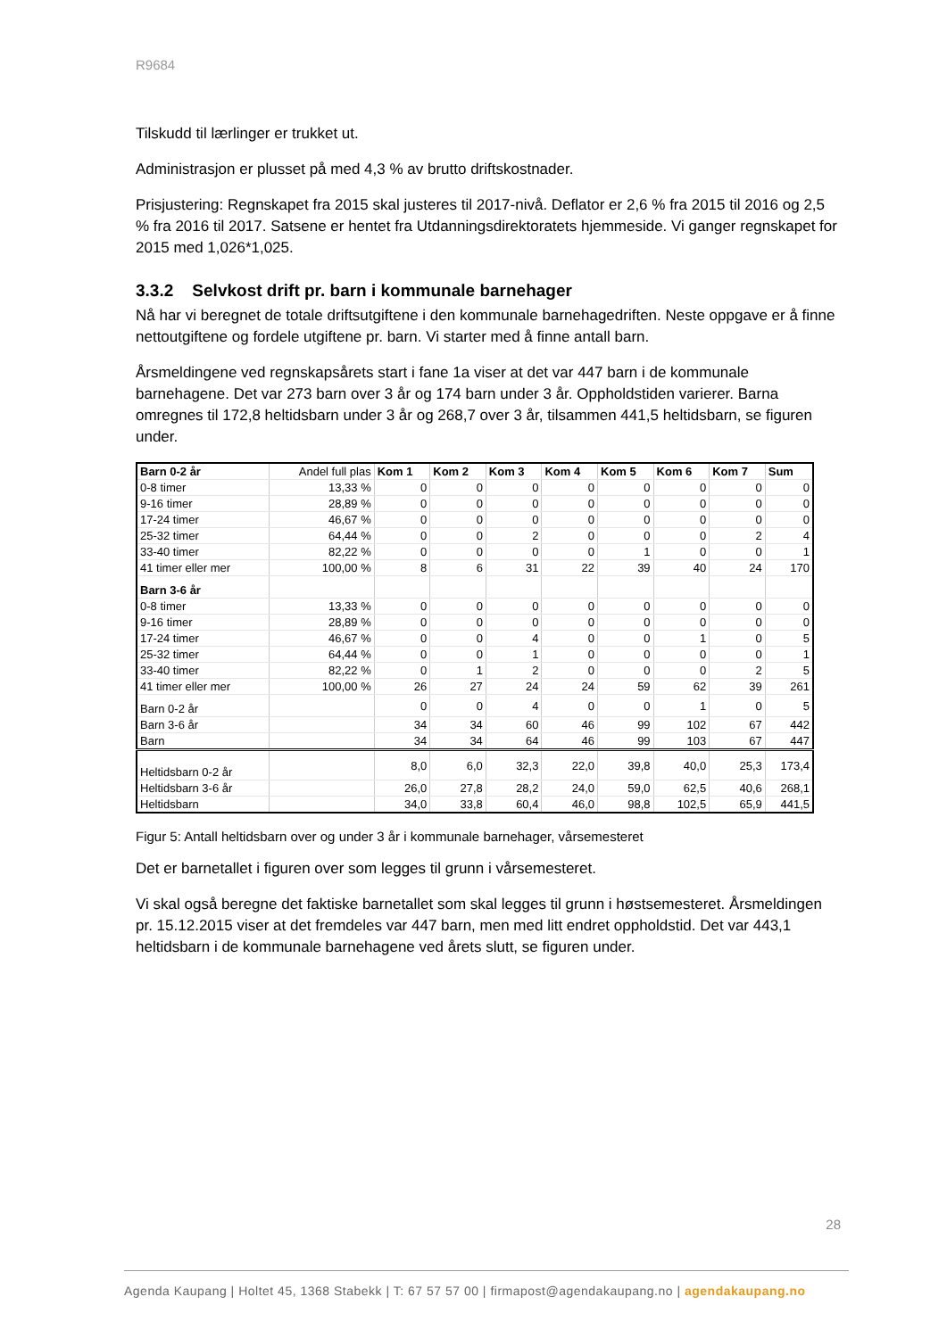R9684
Tilskudd til lærlinger er trukket ut.
Administrasjon er plusset på med 4,3 % av brutto driftskostnader.
Prisjustering: Regnskapet fra 2015 skal justeres til 2017-nivå. Deflator er 2,6 % fra 2015 til 2016 og 2,5 % fra 2016 til 2017. Satsene er hentet fra Utdanningsdirektoratets hjemmeside. Vi ganger regnskapet for 2015 med 1,026*1,025.
3.3.2 Selvkost drift pr. barn i kommunale barnehager
Nå har vi beregnet de totale driftsutgiftene i den kommunale barnehagedriften. Neste oppgave er å finne nettoutgiftene og fordele utgiftene pr. barn. Vi starter med å finne antall barn.
Årsmeldingene ved regnskapsårets start i fane 1a viser at det var 447 barn i de kommunale barnehagene. Det var 273 barn over 3 år og 174 barn under 3 år. Oppholdstiden varierer. Barna omregnes til 172,8 heltidsbarn under 3 år og 268,7 over 3 år, tilsammen 441,5 heltidsbarn, se figuren under.
| Barn 0-2 år | Andel full plas | Kom 1 | Kom 2 | Kom 3 | Kom 4 | Kom 5 | Kom 6 | Kom 7 | Sum |
| 0-8 timer | 13,33 % | 0 | 0 | 0 | 0 | 0 | 0 | 0 | 0 |
| 9-16 timer | 28,89 % | 0 | 0 | 0 | 0 | 0 | 0 | 0 | 0 |
| 17-24 timer | 46,67 % | 0 | 0 | 0 | 0 | 0 | 0 | 0 | 0 |
| 25-32 timer | 64,44 % | 0 | 0 | 2 | 0 | 0 | 0 | 2 | 4 |
| 33-40 timer | 82,22 % | 0 | 0 | 0 | 0 | 1 | 0 | 0 | 1 |
| 41 timer eller mer | 100,00 % | 8 | 6 | 31 | 22 | 39 | 40 | 24 | 170 |
| Barn 3-6 år | | | | | | | | | |
| 0-8 timer | 13,33 % | 0 | 0 | 0 | 0 | 0 | 0 | 0 | 0 |
| 9-16 timer | 28,89 % | 0 | 0 | 0 | 0 | 0 | 0 | 0 | 0 |
| 17-24 timer | 46,67 % | 0 | 0 | 4 | 0 | 0 | 1 | 0 | 5 |
| 25-32 timer | 64,44 % | 0 | 0 | 1 | 0 | 0 | 0 | 0 | 1 |
| 33-40 timer | 82,22 % | 0 | 1 | 2 | 0 | 0 | 0 | 2 | 5 |
| 41 timer eller mer | 100,00 % | 26 | 27 | 24 | 24 | 59 | 62 | 39 | 261 |
| Barn 0-2 år | | 0 | 0 | 4 | 0 | 0 | 1 | 0 | 5 |
| Barn 3-6 år | | 34 | 34 | 60 | 46 | 99 | 102 | 67 | 442 |
| Barn | | 34 | 34 | 64 | 46 | 99 | 103 | 67 | 447 |
| Heltidsbarn 0-2 år | | 8,0 | 6,0 | 32,3 | 22,0 | 39,8 | 40,0 | 25,3 | 173,4 |
| Heltidsbarn 3-6 år | | 26,0 | 27,8 | 28,2 | 24,0 | 59,0 | 62,5 | 40,6 | 268,1 |
| Heltidsbarn | | 34,0 | 33,8 | 60,4 | 46,0 | 98,8 | 102,5 | 65,9 | 441,5 |
Figur 5: Antall heltidsbarn over og under 3 år i kommunale barnehager, vårsemesteret
Det er barnetallet i figuren over som legges til grunn i vårsemesteret.
Vi skal også beregne det faktiske barnetallet som skal legges til grunn i høstsemesteret. Årsmeldingen pr. 15.12.2015 viser at det fremdeles var 447 barn, men med litt endret oppholdstid. Det var 443,1 heltidsbarn i de kommunale barnehagene ved årets slutt, se figuren under.
28
Agenda Kaupang | Holtet 45, 1368 Stabekk | T: 67 57 57 00 | firmapost@agendakaupang.no | agendakaupang.no